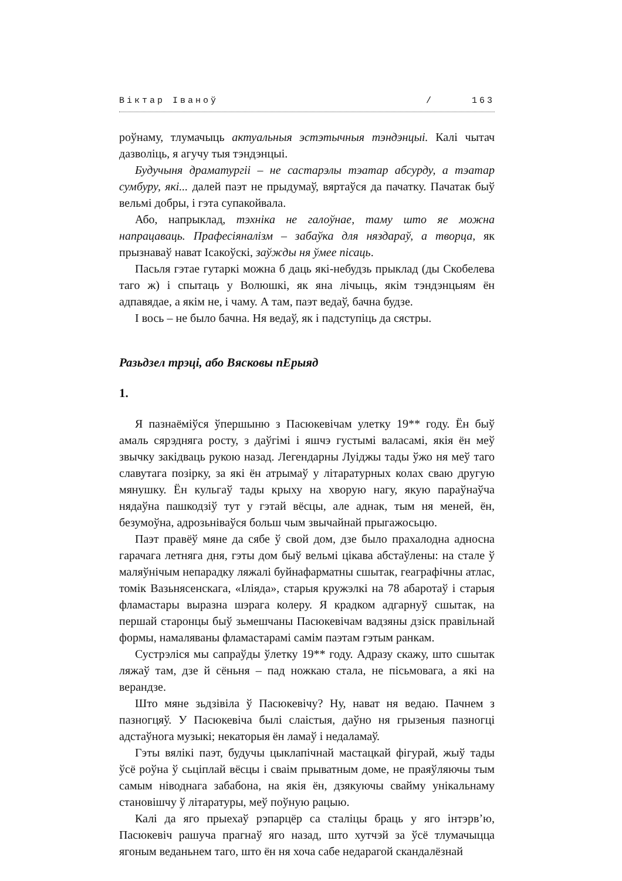Віктар Іваноў / 163
роўнаму, тлумачыць актуальныя эстэтычныя тэндэнцыі. Калі чытач дазволіць, я агучу тыя тэндэнцыі.
Будучыня драматургіі – не састарэлы тэатар абсурду, а тэатар сумбуру, які... далей паэт не прыдумаў, вяртаўся да пачатку. Пачатак быў вельмі добры, і гэта супакойвала.
Або, напрыклад, тэхніка не галоўнае, таму што яе можна напрацаваць. Прафесіяналізм – забаўка для няздараў, а творца, як прызнаваў нават Ісакоўскі, заўжды ня ўмее пісаць.
Пасьля гэтае гутаркі можна б даць які-небудзь прыклад (ды Скобелева таго ж) і спытаць у Волюшкі, як яна лічыць, якім тэндэнцыям ён адпавядае, а якім не, і чаму. А там, паэт ведаў, бачна будзе.
І вось – не было бачна. Ня ведаў, як і падступіць да сястры.
Разьдзел трэці, або Вясковы пЕрыяд
1.
Я пазнаёміўся ўпершыню з Пасюкевічам улетку 19** году. Ён быў амаль сярэдняга росту, з даўгімі і яшчэ густымі валасамі, якія ён меў звычку закідваць рукою назад. Легендарны Луіджы тады ўжо ня меў таго славутага позірку, за які ён атрымаў у літаратурных колах сваю другую мянушку. Ён кульгаў тады крыху на хворую нагу, якую параўнаўча нядаўна пашкодзіў тут у гэтай вёсцы, але аднак, тым ня меней, ён, безумоўна, адрозьніваўся больш чым звычайнай прыгажосьцю.
Паэт правёў мяне да сябе ў свой дом, дзе было прахалодна адносна гарачага летняга дня, гэты дом быў вельмі цікава абстаўлены: на стале ў маляўнічым непарадку ляжалі буйнафарматны сшытак, геаграфічны атлас, томік Вазьнясенскага, «Іліяда», старыя кружэлкі на 78 абаротаў і старыя фламастары выразна шэрага колеру. Я крадком адгарнуў сшытак, на першай старонцы быў зьмешчаны Пасюкевічам вадзяны дзіск правільнай формы, намаляваны фламастарамі самім паэтам гэтым ранкам.
Сустрэліся мы сапраўды ўлетку 19** году. Адразу скажу, што сшытак ляжаў там, дзе й сёньня – пад ножкаю стала, не пісьмовага, а які на верандзе.
Што мяне зьдзівіла ў Пасюкевічу? Ну, нават ня ведаю. Пачнем з пазногцяў. У Пасюкевіча былі слаістыя, даўно ня грызеныя пазногці адстаўнога музыкі; некаторыя ён ламаў і недаламаў.
Гэты вялікі паэт, будучы цыклапічнай мастацкай фігурай, жыў тады ўсё роўна ў сьціплай вёсцы і сваім прыватным доме, не праяўляючы тым самым ніводнага забабона, на якія ён, дзякуючы свайму унікальнаму становішчу ў літаратуры, меў поўную рацыю.
Калі да яго прыехаў рэпарцёр са сталіцы браць у яго інтэрв’ю, Пасюкевіч рашуча прагнаў яго назад, што хутчэй за ўсё тлумачыцца ягоным веданьнем таго, што ён ня хоча сабе недарагой скандалёзнай